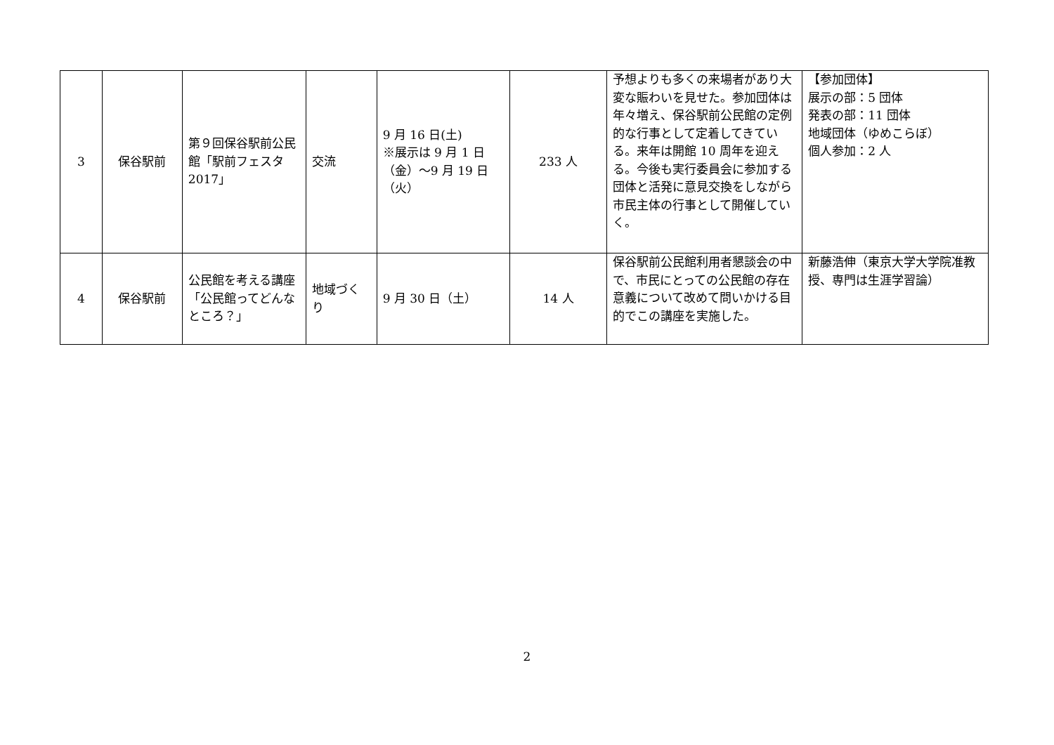| 3 | 保谷駅前 | 第９回保谷駅前公民館「駅前フェスタ 2017」 | 交流 | 9 月 16 日(土) ※展示は 9 月 1 日（金）〜9 月 19 日（火） | 233 人 | 予想よりも多くの来場者があり大変な賑わいを見せた。参加団体は年々増え、保谷駅前公民館の定例的な行事として定着してきている。来年は開館 10 周年を迎える。今後も実行委員会に参加する団体と活発に意見交換をしながら市民主体の行事として開催していく。 | 【参加団体】 展示の部：5 団体 発表の部：11 団体 地域団体（ゆめこらぼ） 個人参加：2 人 |
| 4 | 保谷駅前 | 公民館を考える講座「公民館ってどんなところ？」 | 地域づくり | 9 月 30 日（土） | 14 人 | 保谷駅前公民館利用者懇談会の中で、市民にとっての公民館の存在意義について改めて問いかける目的でこの講座を実施した。 | 新藤浩伸（東京大学大学院准教授、専門は生涯学習論） |
2